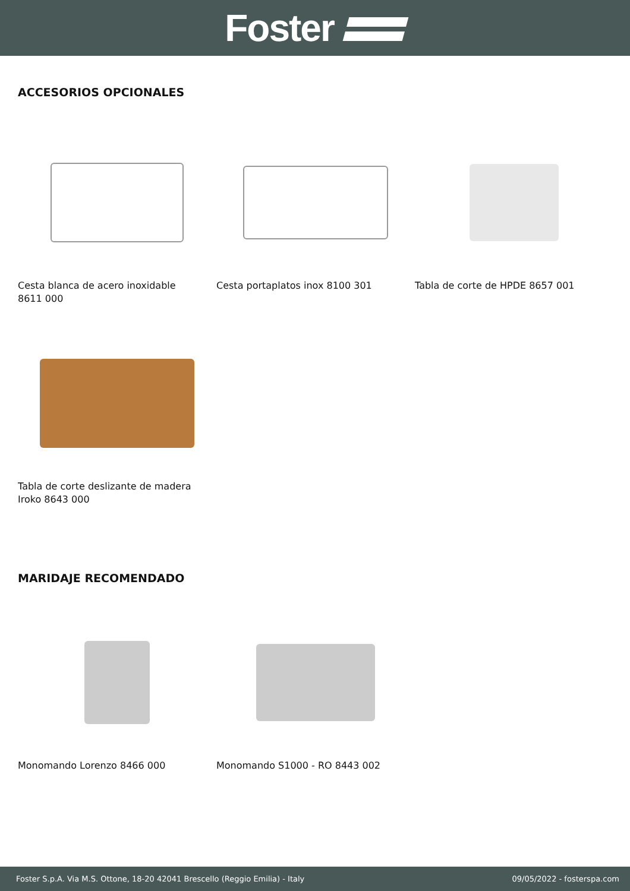Foster
ACCESORIOS OPCIONALES
Cesta blanca de acero inoxidable 8611 000
Cesta portaplatos inox 8100 301 Tabla de corte de HPDE 8657 001
Tabla de corte deslizante de madera Iroko 8643 000
MARIDAJE RECOMENDADO
Monomando Lorenzo 8466 000 Monomando S1000 - RO 8443 002
Foster S.p.A. Via M.S. Ottone, 18-20 42041 Brescello (Reggio Emilia) - Italy 09/05/2022 - fosterspa.com